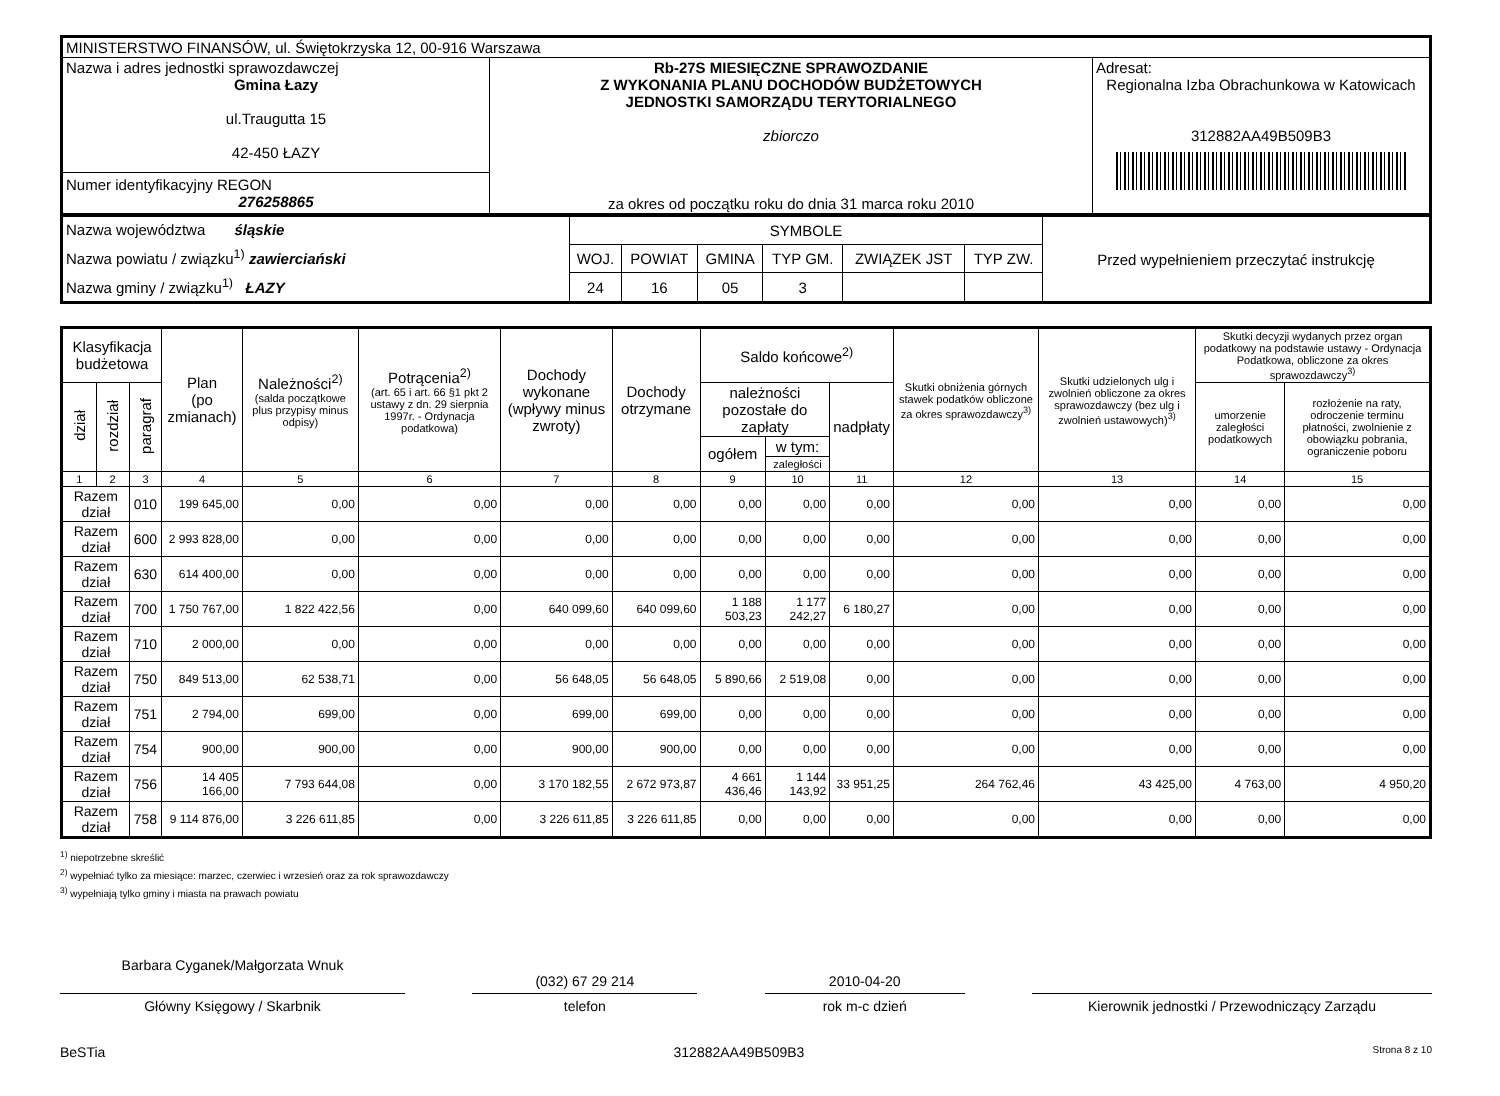| MINISTERSTWO FINANSÓW, ul. Świętokrzyska 12, 00-916 Warszawa | | |
| Nazwa i adres jednostki sprawozdawczej Gmina Łazy ul.Traugutta 15 42-450 ŁAZY | Rb-27S MIESIĘCZNE SPRAWOZDANIE Z WYKONANIA PLANU DOCHODÓW BUDŻETOWYCH JEDNOSTKI SAMORZĄDU TERYTORIALNEGO zbiorczo za okres od początku roku do dnia 31 marca roku 2010 | Adresat: Regionalna Izba Obrachunkowa w Katowicach 312882AA49B509B3 |
| Numer identyfikacyjny REGON 276258865 | | |
| Nazwa województwa śląskie Nazwa powiatu / związku<sup>1)</sup> zawierciański Nazwa gminy / związku<sup>1)</sup> ŁAZY | SYMBOLE | | | | | | Przed wypełnieniem przeczytać instrukcję |
| | WOJ. | POWIAT | GMINA | TYP GM. | ZWIĄZEK JST | TYP ZW. | |
| | 24 | 16 | 05 | 3 | | | |
| Klasyfikacja budżetowa | | | Plan (po zmianach) | Należności<sup>2)</sup> (salda początkowe plus przypisy minus odpisy) | Potrącenia<sup>2)</sup> (art. 65 i art. 66 §1 pkt 2 ustawy z dn. 29 sierpnia 1997r. - Ordynacja podatkowa) | Dochody wykonane (wpływy minus zwroty) | Dochody otrzymane | Saldo końcowe<sup>2)</sup> | | | Skutki obniżenia górnych stawek podatków obliczone za okres sprawozdawczy<sup>3)</sup> | Skutki udzielonych ulg i zwolnień obliczone za okres sprawozdawczy (bez ulg i zwolnień ustawowych)<sup>3)</sup> | Skutki decyzji wydanych przez organ podatkowy na podstawie ustawy - Ordynacja Podatkowa, obliczone za okres sprawozdawczy<sup>3)</sup> | |
| --- | --- | --- | --- | --- | --- | --- | --- | --- | --- | --- | --- | --- | --- | --- |
| dział | rozdział | paragraf | | | | | | należności pozostałe do zapłaty | | nadpłaty | | | umorzenie zaległości podatkowych | rozłożenie na raty, odroczenie terminu płatności, zwolnienie z obowiązku pobrania, ograniczenie poboru |
| | | | | | | | | ogółem | w tym: | | | | | |
| | | | | | | | | | zaległości | | | | | |
| 1 | 2 | 3 | 4 | 5 | 6 | 7 | 8 | 9 | 10 | 11 | 12 | 13 | 14 | 15 |
| Razem dział | | 010 | 199 645,00 | 0,00 | 0,00 | 0,00 | 0,00 | 0,00 | 0,00 | 0,00 | 0,00 | 0,00 | 0,00 | 0,00 |
| Razem dział | | 600 | 2 993 828,00 | 0,00 | 0,00 | 0,00 | 0,00 | 0,00 | 0,00 | 0,00 | 0,00 | 0,00 | 0,00 | 0,00 |
| Razem dział | | 630 | 614 400,00 | 0,00 | 0,00 | 0,00 | 0,00 | 0,00 | 0,00 | 0,00 | 0,00 | 0,00 | 0,00 | 0,00 |
| Razem dział | | 700 | 1 750 767,00 | 1 822 422,56 | 0,00 | 640 099,60 | 640 099,60 | 1 188 503,23 | 1 177 242,27 | 6 180,27 | 0,00 | 0,00 | 0,00 | 0,00 |
| Razem dział | | 710 | 2 000,00 | 0,00 | 0,00 | 0,00 | 0,00 | 0,00 | 0,00 | 0,00 | 0,00 | 0,00 | 0,00 | 0,00 |
| Razem dział | | 750 | 849 513,00 | 62 538,71 | 0,00 | 56 648,05 | 56 648,05 | 5 890,66 | 2 519,08 | 0,00 | 0,00 | 0,00 | 0,00 | 0,00 |
| Razem dział | | 751 | 2 794,00 | 699,00 | 0,00 | 699,00 | 699,00 | 0,00 | 0,00 | 0,00 | 0,00 | 0,00 | 0,00 | 0,00 |
| Razem dział | | 754 | 900,00 | 900,00 | 0,00 | 900,00 | 900,00 | 0,00 | 0,00 | 0,00 | 0,00 | 0,00 | 0,00 | 0,00 |
| Razem dział | | 756 | 14 405 166,00 | 7 793 644,08 | 0,00 | 3 170 182,55 | 2 672 973,87 | 4 661 436,46 | 1 144 143,92 | 33 951,25 | 264 762,46 | 43 425,00 | 4 763,00 | 4 950,20 |
| Razem dział | | 758 | 9 114 876,00 | 3 226 611,85 | 0,00 | 3 226 611,85 | 3 226 611,85 | 0,00 | 0,00 | 0,00 | 0,00 | 0,00 | 0,00 | 0,00 |
<sup>1)</sup> niepotrzebne skreślić
<sup>2)</sup> wypełniać tylko za miesiące: marzec, czerwiec i wrzesień oraz za rok sprawozdawczy
<sup>3)</sup> wypełniają tylko gminy i miasta na prawach powiatu
Barbara Cyganek/Małgorzata Wnuk
Główny Księgowy / Skarbnik
(032) 67 29 214
telefon
2010-04-20
rok m-c dzień
Kierownik jednostki / Przewodniczący Zarządu
BeSTia 312882AA49B509B3 Strona 8 z 10